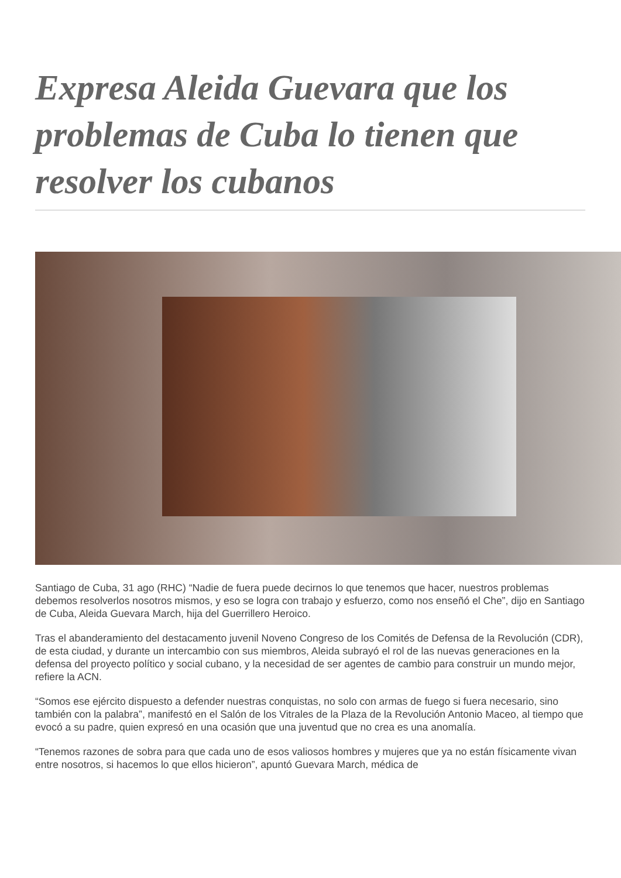Expresa Aleida Guevara que los problemas de Cuba lo tienen que resolver los cubanos
Santiago de Cuba, 31 ago (RHC) “Nadie de fuera puede decirnos lo que tenemos que hacer, nuestros problemas debemos resolverlos nosotros mismos, y eso se logra con trabajo y esfuerzo, como nos enseñó el Che”, dijo en Santiago de Cuba, Aleida Guevara March, hija del Guerrillero Heroico.
Tras el abanderamiento del destacamento juvenil Noveno Congreso de los Comités de Defensa de la Revolución (CDR), de esta ciudad, y durante un intercambio con sus miembros, Aleida subrayó el rol de las nuevas generaciones en la defensa del proyecto político y social cubano, y la necesidad de ser agentes de cambio para construir un mundo mejor, refiere la ACN.
“Somos ese ejército dispuesto a defender nuestras conquistas, no solo con armas de fuego si fuera necesario, sino también con la palabra”, manifestó en el Salón de los Vitrales de la Plaza de la Revolución Antonio Maceo, al tiempo que evocó a su padre, quien expresó en una ocasión que una juventud que no crea es una anomalía.
“Tenemos razones de sobra para que cada uno de esos valiosos hombres y mujeres que ya no están físicamente vivan entre nosotros, si hacemos lo que ellos hicieron”, apuntó Guevara March, médica de